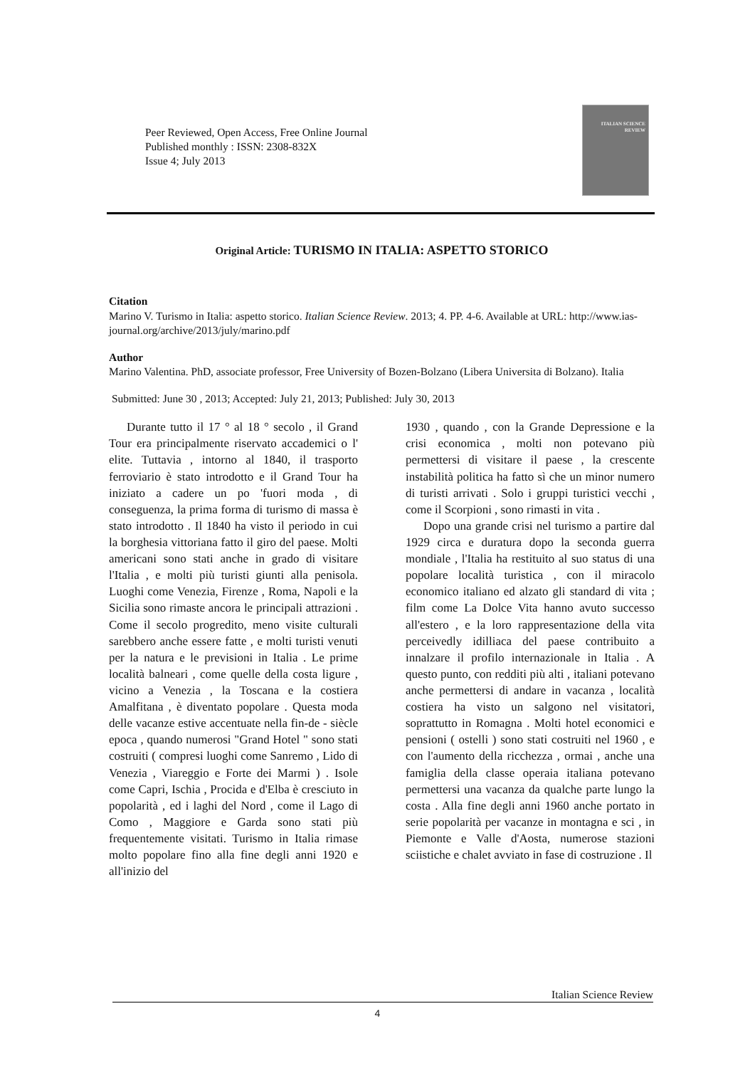Peer Reviewed, Open Access, Free Online Journal
Published monthly : ISSN: 2308-832X
Issue 4; July 2013
ITALIAN SCIENCE REVIEW
Original Article: TURISMO IN ITALIA: ASPETTO STORICO
Citation
Marino V. Turismo in Italia: aspetto storico. Italian Science Review. 2013; 4. PP. 4-6. Available at URL: http://www.ias-journal.org/archive/2013/july/marino.pdf
Author
Marino Valentina. PhD, associate professor, Free University of Bozen-Bolzano (Libera Universita di Bolzano). Italia
Submitted: June 30 , 2013; Accepted: July 21, 2013; Published: July 30, 2013
Durante tutto il 17 ° al 18 ° secolo , il Grand Tour era principalmente riservato accademici o l' elite. Tuttavia , intorno al 1840, il trasporto ferroviario è stato introdotto e il Grand Tour ha iniziato a cadere un po 'fuori moda , di conseguenza, la prima forma di turismo di massa è stato introdotto . Il 1840 ha visto il periodo in cui la borghesia vittoriana fatto il giro del paese. Molti americani sono stati anche in grado di visitare l'Italia , e molti più turisti giunti alla penisola. Luoghi come Venezia, Firenze , Roma, Napoli e la Sicilia sono rimaste ancora le principali attrazioni . Come il secolo progredito, meno visite culturali sarebbero anche essere fatte , e molti turisti venuti per la natura e le previsioni in Italia . Le prime località balneari , come quelle della costa ligure , vicino a Venezia , la Toscana e la costiera Amalfitana , è diventato popolare . Questa moda delle vacanze estive accentuate nella fin-de - siècle epoca , quando numerosi "Grand Hotel " sono stati costruiti ( compresi luoghi come Sanremo , Lido di Venezia , Viareggio e Forte dei Marmi ) . Isole come Capri, Ischia , Procida e d'Elba è cresciuto in popolarità , ed i laghi del Nord , come il Lago di Como , Maggiore e Garda sono stati più frequentemente visitati. Turismo in Italia rimase molto popolare fino alla fine degli anni 1920 e all'inizio del
1930 , quando , con la Grande Depressione e la crisi economica , molti non potevano più permettersi di visitare il paese , la crescente instabilità politica ha fatto sì che un minor numero di turisti arrivati . Solo i gruppi turistici vecchi , come il Scorpioni , sono rimasti in vita .
Dopo una grande crisi nel turismo a partire dal 1929 circa e duratura dopo la seconda guerra mondiale , l'Italia ha restituito al suo status di una popolare località turistica , con il miracolo economico italiano ed alzato gli standard di vita ; film come La Dolce Vita hanno avuto successo all'estero , e la loro rappresentazione della vita perceivedly idilliaca del paese contribuito a innalzare il profilo internazionale in Italia . A questo punto, con redditi più alti , italiani potevano anche permettersi di andare in vacanza , località costiera ha visto un salgono nel visitatori, soprattutto in Romagna . Molti hotel economici e pensioni ( ostelli ) sono stati costruiti nel 1960 , e con l'aumento della ricchezza , ormai , anche una famiglia della classe operaia italiana potevano permettersi una vacanza da qualche parte lungo la costa . Alla fine degli anni 1960 anche portato in serie popolarità per vacanze in montagna e sci , in Piemonte e Valle d'Aosta, numerose stazioni sciistiche e chalet avviato in fase di costruzione . Il
Italian Science Review
4